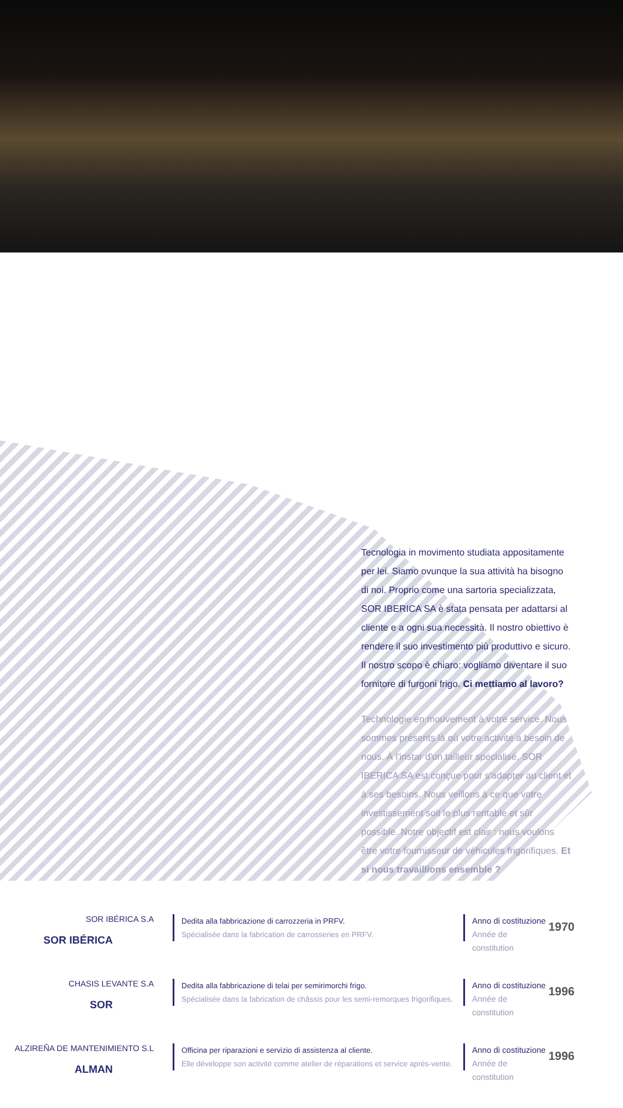Tecnologia in movimento studiata appositamente per lei. Siamo ovunque la sua attività ha bisogno di noi. Proprio come una sartoria specializzata, SOR IBERICA SA è stata pensata per adattarsi al cliente e a ogni sua necessità. Il nostro obiettivo è rendere il suo investimento più produttivo e sicuro. Il nostro scopo è chiaro: vogliamo diventare il suo fornitore di furgoni frigo. Ci mettiamo al lavoro?
Technologie en mouvement à votre service. Nous sommes présents là où votre activité a besoin de nous. À l'instar d'un tailleur spécialisé, SOR IBERICA SA est conçue pour s'adapter au client et à ses besoins. Nous veillons à ce que votre investissement soit le plus rentable et sûr possible. Notre objectif est clair : nous voulons être votre fournisseur de véhicules frigorifiques. Et si nous travaillions ensemble ?
SOR IBÉRICA S.A
SOR IBÉRICA
Dedita alla fabbricazione di carrozzeria in PRFV.
Spécialisée dans la fabrication de carrosseries en PRFV.
Anno di costituzione
Année de constitution
1970
CHASIS LEVANTE S.A
SOR
Dedita alla fabbricazione di telai per semirimorchi frigo.
Spécialisée dans la fabrication de châssis pour les semi-remorques frigorifiques.
Anno di costituzione
Année de constitution
1996
ALZIREÑA DE MANTENIMIENTO S.L
ALMAN
Officina per riparazioni e servizio di assistenza al cliente.
Elle développe son activité comme atelier de réparations et service après-vente.
Anno di costituzione
Année de constitution
1996